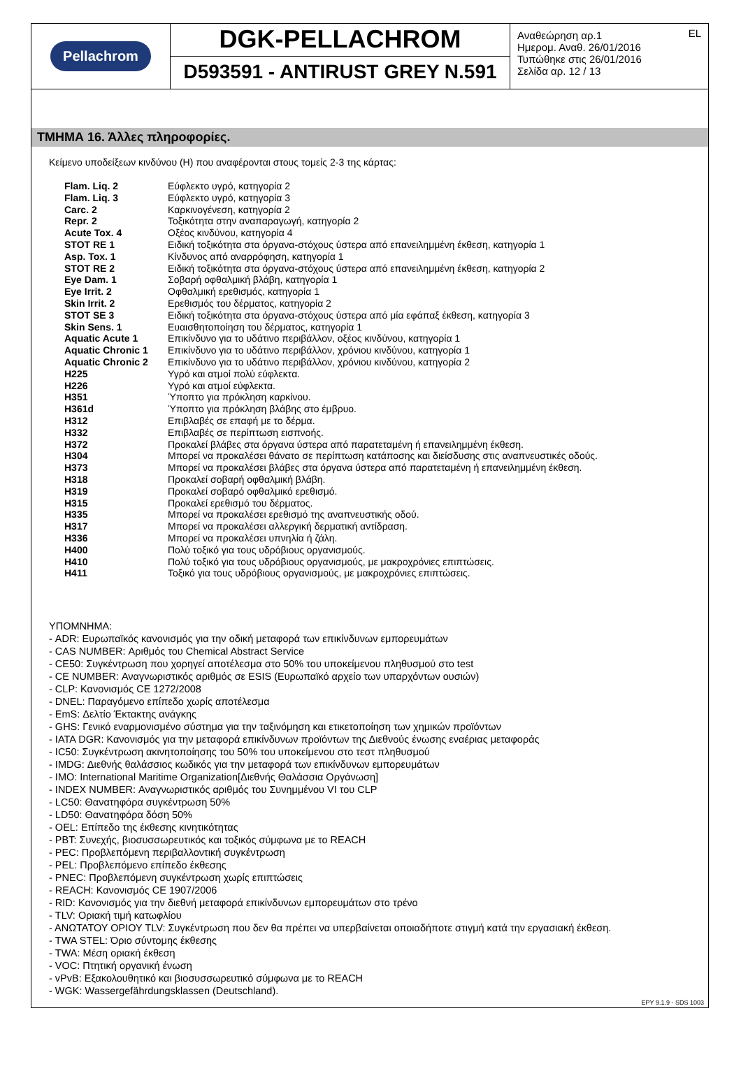Pellachrom
DGK-PELLACHROM
D593591 - ANTIRUST GREY N.591
Αναθεώρηση αρ.1
Ημερομ. Αναθ. 26/01/2016
Τυπώθηκε στις 26/01/2016
Σελίδα αρ. 12 / 13
EL
ΤΜΗΜΑ 16. Άλλες πληροφορίες.
Κείμενο υποδείξεων κινδύνου (H) που αναφέρονται στους τομείς 2-3 της κάρτας:
| Flam. Liq. 2 | Εύφλεκτο υγρό, κατηγορία 2 |
| Flam. Liq. 3 | Εύφλεκτο υγρό, κατηγορία 3 |
| Carc. 2 | Καρκινογένεση, κατηγορία 2 |
| Repr. 2 | Τοξικότητα στην αναπαραγωγή, κατηγορία 2 |
| Acute Tox. 4 | Οξέος κινδύνου, κατηγορία 4 |
| STOT RE 1 | Ειδική τοξικότητα στα όργανα-στόχους ύστερα από επανειλημμένη έκθεση, κατηγορία 1 |
| Asp. Tox. 1 | Κίνδυνος από αναρρόφηση, κατηγορία 1 |
| STOT RE 2 | Ειδική τοξικότητα στα όργανα-στόχους ύστερα από επανειλημμένη έκθεση, κατηγορία 2 |
| Eye Dam. 1 | Σοβαρή οφθαλμική βλάβη, κατηγορία 1 |
| Eye Irrit. 2 | Οφθαλμική ερεθισμός, κατηγορία 1 |
| Skin Irrit. 2 | Ερεθισμός του δέρματος, κατηγορία 2 |
| STOT SE 3 | Ειδική τοξικότητα στα όργανα-στόχους ύστερα από μία εφάπαξ έκθεση, κατηγορία 3 |
| Skin Sens. 1 | Ευαισθητοποίηση του δέρματος, κατηγορία 1 |
| Aquatic Acute 1 | Επικίνδυνο για το υδάτινο περιβάλλον, οξέος κινδύνου, κατηγορία 1 |
| Aquatic Chronic 1 | Επικίνδυνο για το υδάτινο περιβάλλον, χρόνιου κινδύνου, κατηγορία 1 |
| Aquatic Chronic 2 | Επικίνδυνο για το υδάτινο περιβάλλον, χρόνιου κινδύνου, κατηγορία 2 |
| H225 | Υγρό και ατμοί πολύ εύφλεκτα. |
| H226 | Υγρό και ατμοί εύφλεκτα. |
| H351 | Ύποπτο για πρόκληση καρκίνου. |
| H361d | Ύποπτο για πρόκληση βλάβης στο έμβρυο. |
| H312 | Επιβλαβές σε επαφή με το δέρμα. |
| H332 | Επιβλαβές σε περίπτωση εισπνοής. |
| H372 | Προκαλεί βλάβες στα όργανα ύστερα από παρατεταμένη ή επανειλημμένη έκθεση. |
| H304 | Μπορεί να προκαλέσει θάνατο σε περίπτωση κατάποσης και διείσδυσης στις αναπνευστικές οδούς. |
| H373 | Μπορεί να προκαλέσει βλάβες στα όργανα ύστερα από παρατεταμένη ή επανειλημμένη έκθεση. |
| H318 | Προκαλεί σοβαρή οφθαλμική βλάβη. |
| H319 | Προκαλεί σοβαρό οφθαλμικό ερεθισμό. |
| H315 | Προκαλεί ερεθισμό του δέρματος. |
| H335 | Μπορεί να προκαλέσει ερεθισμό της αναπνευστικής οδού. |
| H317 | Μπορεί να προκαλέσει αλλεργική δερματική αντίδραση. |
| H336 | Μπορεί να προκαλέσει υπνηλία ή ζάλη. |
| H400 | Πολύ τοξικό για τους υδρόβιους οργανισμούς. |
| H410 | Πολύ τοξικό για τους υδρόβιους οργανισμούς, με μακροχρόνιες επιπτώσεις. |
| H411 | Τοξικό για τους υδρόβιους οργανισμούς, με μακροχρόνιες επιπτώσεις. |
ΥΠΟΜΝΗΜΑ:
- ADR: Ευρωπαϊκός κανονισμός για την οδική μεταφορά των επικίνδυνων εμπορευμάτων
- CAS NUMBER: Αριθμός του Chemical Abstract Service
- CE50: Συγκέντρωση που χορηγεί αποτέλεσμα στο 50% του υποκείμενου πληθυσμού στο test
- CE NUMBER: Αναγνωριστικός αριθμός σε ESIS (Ευρωπαϊκό αρχείο των υπαρχόντων ουσιών)
- CLP: Κανονισμός CE 1272/2008
- DNEL: Παραγόμενο επίπεδο χωρίς αποτέλεσμα
- EmS: Δελτίο Έκτακτης ανάγκης
- GHS: Γενικό εναρμονισμένο σύστημα για την ταξινόμηση και ετικετοποίηση των χημικών προϊόντων
- IATA DGR: Κανονισμός για την μεταφορά επικίνδυνων προϊόντων της Διεθνούς ένωσης εναέριας μεταφοράς
- IC50: Συγκέντρωση ακινητοποίησης του 50% του υποκείμενου στο τεστ πληθυσμού
- IMDG: Διεθνής θαλάσσιος κωδικός για την μεταφορά των επικίνδυνων εμπορευμάτων
- IMO: International Maritime Organization[Διεθνής Θαλάσσια Οργάνωση]
- INDEX NUMBER: Αναγνωριστικός αριθμός του Συνημμένου VI του CLP
- LC50: Θανατηφόρα συγκέντρωση 50%
- LD50: Θανατηφόρα δόση 50%
- OEL: Επίπεδο της έκθεσης κινητικότητας
- PBT: Συνεχής, βιοσυσσωρευτικός και τοξικός σύμφωνα με το REACH
- PEC: Προβλεπόμενη περιβαλλοντική συγκέντρωση
- PEL: Προβλεπόμενο επίπεδο έκθεσης
- PNEC: Προβλεπόμενη συγκέντρωση χωρίς επιπτώσεις
- REACH: Κανονισμός CE 1907/2006
- RID: Κανονισμός για την διεθνή μεταφορά επικίνδυνων εμπορευμάτων στο τρένο
- TLV: Οριακή τιμή κατωφλίου
- ΑΝΩΤΑΤΟΥ ΟΡΙΟΥ TLV: Συγκέντρωση που δεν θα πρέπει να υπερβαίνεται οποιαδήποτε στιγμή κατά την εργασιακή έκθεση.
- TWA STEL: Όριο σύντομης έκθεσης
- TWA: Μέση οριακή έκθεση
- VOC: Πτητική οργανική ένωση
- vPvB: Εξακολουθητικό και βιοσυσσωρευτικό σύμφωνα με το REACH
- WGK: Wassergefährdungsklassen (Deutschland).
EPY 9.1.9 - SDS 1003